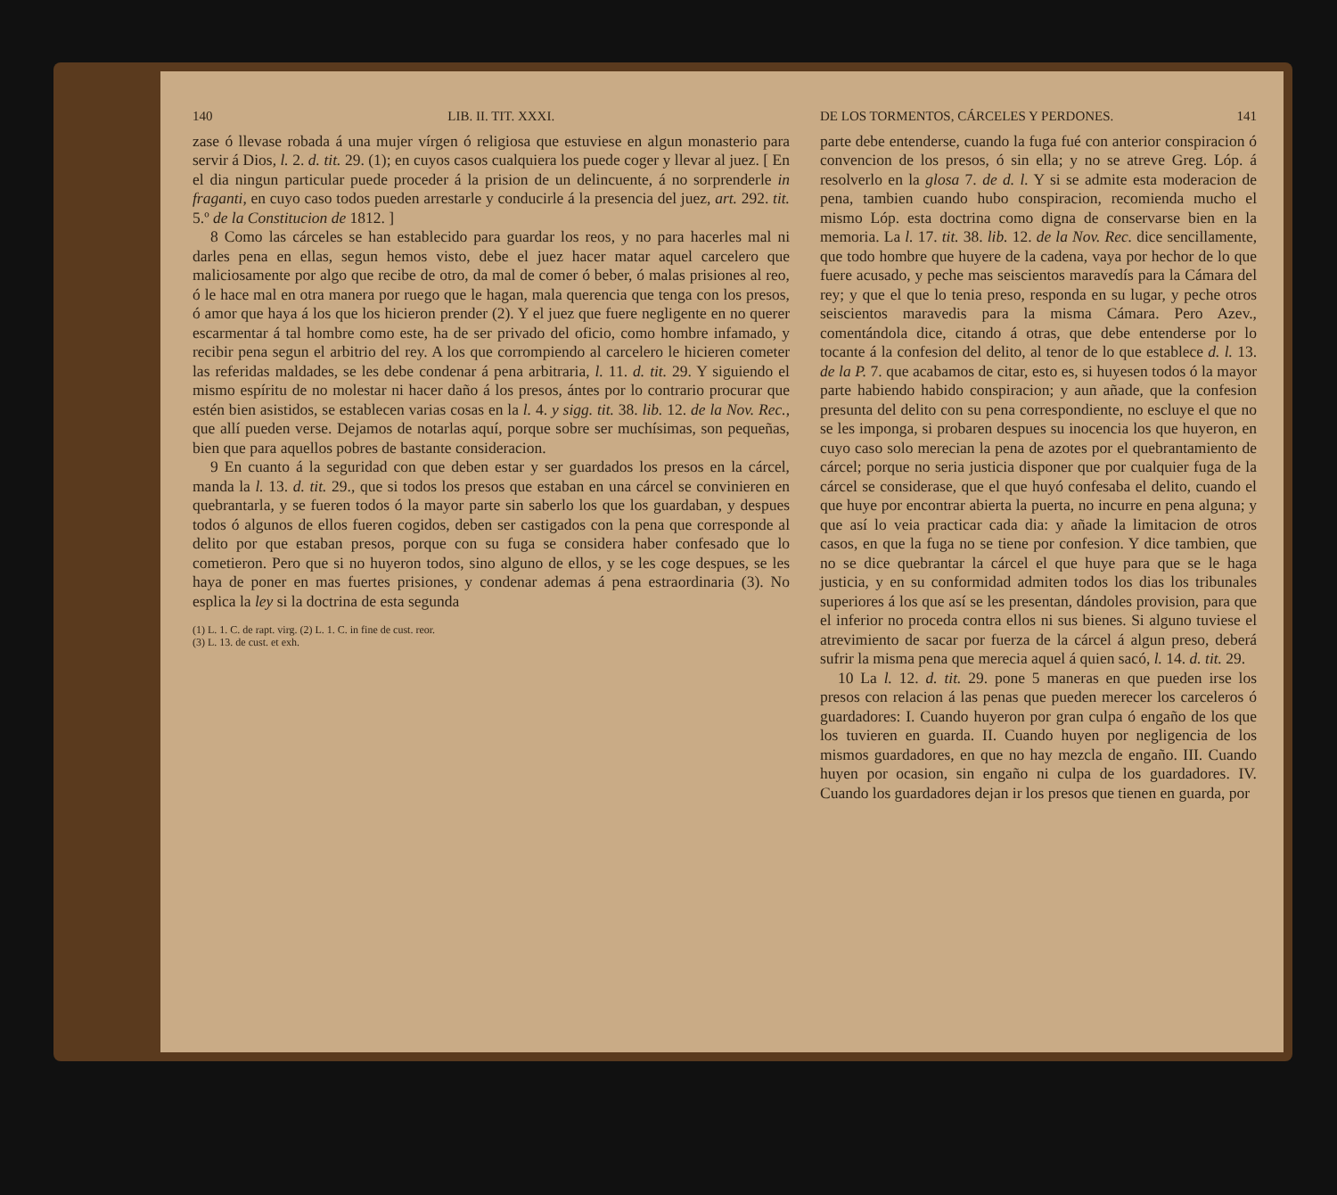140 LIB. II. TIT. XXXI.
zase ó llevase robada á una mujer vírgen ó religiosa que estuviese en algun monasterio para servir á Dios, l. 2. d. tit. 29. (1); en cuyos casos cualquiera los puede coger y llevar al juez. [ En el dia ningun particular puede proceder á la prision de un delincuente, á no sorprenderle in fraganti, en cuyo caso todos pueden arrestarle y conducirle á la presencia del juez, art. 292. tit. 5.º de la Constitucion de 1812. ]
8 Como las cárceles se han establecido para guardar los reos, y no para hacerles mal ni darles pena en ellas, segun hemos visto, debe el juez hacer matar aquel carcelero que maliciosamente por algo que recibe de otro, da mal de comer ó beber, ó malas prisiones al reo, ó le hace mal en otra manera por ruego que le hagan, mala querencia que tenga con los presos, ó amor que haya á los que los hicieron prender (2). Y el juez que fuere negligente en no querer escarmentar á tal hombre como este, ha de ser privado del oficio, como hombre infamado, y recibir pena segun el arbitrio del rey. A los que corrompiendo al carcelero le hicieren cometer las referidas maldades, se les debe condenar á pena arbitraria, l. 11. d. tit. 29. Y siguiendo el mismo espíritu de no molestar ni hacer daño á los presos, ántes por lo contrario procurar que estén bien asistidos, se establecen varias cosas en la l. 4. y sigg. tit. 38. lib. 12. de la Nov. Rec., que allí pueden verse. Dejamos de notarlas aquí, porque sobre ser muchísimas, son pequeñas, bien que para aquellos pobres de bastante consideracion.
9 En cuanto á la seguridad con que deben estar y ser guardados los presos en la cárcel, manda la l. 13. d. tit. 29., que si todos los presos que estaban en una cárcel se convinieren en quebrantarla, y se fueren todos ó la mayor parte sin saberlo los que los guardaban, y despues todos ó algunos de ellos fueren cogidos, deben ser castigados con la pena que corresponde al delito por que estaban presos, porque con su fuga se considera haber confesado que lo cometieron. Pero que si no huyeron todos, sino alguno de ellos, y se les coge despues, se les haya de poner en mas fuertes prisiones, y condenar ademas á pena estraordinaria (3). No esplica la ley si la doctrina de esta segunda
(1) L. 1. C. de rapt. virg. (2) L. 1. C. in fine de cust. reor.
(3) L. 13. de cust. et exh.
DE LOS TORMENTOS, CÁRCELES Y PERDONES. 141
parte debe entenderse, cuando la fuga fué con anterior conspiracion ó convencion de los presos, ó sin ella; y no se atreve Greg. Lóp. á resolverlo en la glosa 7. de d. l. Y si se admite esta moderacion de pena, tambien cuando hubo conspiracion, recomienda mucho el mismo Lóp. esta doctrina como digna de conservarse bien en la memoria. La l. 17. tit. 38. lib. 12. de la Nov. Rec. dice sencillamente, que todo hombre que huyere de la cadena, vaya por hechor de lo que fuere acusado, y peche mas seiscientos maravedís para la Cámara del rey; y que el que lo tenia preso, responda en su lugar, y peche otros seiscientos maravedis para la misma Cámara. Pero Azev., comentándola dice, citando á otras, que debe entenderse por lo tocante á la confesion del delito, al tenor de lo que establece d. l. 13. de la P. 7. que acabamos de citar, esto es, si huyesen todos ó la mayor parte habiendo habido conspiracion; y aun añade, que la confesion presunta del delito con su pena correspondiente, no escluye el que no se les imponga, si probaren despues su inocencia los que huyeron, en cuyo caso solo merecian la pena de azotes por el quebrantamiento de cárcel; porque no seria justicia disponer que por cualquier fuga de la cárcel se considerase, que el que huyó confesaba el delito, cuando el que huye por encontrar abierta la puerta, no incurre en pena alguna; y que así lo veia practicar cada dia: y añade la limitacion de otros casos, en que la fuga no se tiene por confesion. Y dice tambien, que no se dice quebrantar la cárcel el que huye para que se le haga justicia, y en su conformidad admiten todos los dias los tribunales superiores á los que así se les presentan, dándoles provision, para que el inferior no proceda contra ellos ni sus bienes. Si alguno tuviese el atrevimiento de sacar por fuerza de la cárcel á algun preso, deberá sufrir la misma pena que merecia aquel á quien sacó, l. 14. d. tit. 29.
10 La l. 12. d. tit. 29. pone 5 maneras en que pueden irse los presos con relacion á las penas que pueden merecer los carceleros ó guardadores: I. Cuando huyeron por gran culpa ó engaño de los que los tuvieren en guarda. II. Cuando huyen por negligencia de los mismos guardadores, en que no hay mezcla de engaño. III. Cuando huyen por ocasion, sin engaño ni culpa de los guardadores. IV. Cuando los guardadores dejan ir los presos que tienen en guarda, por